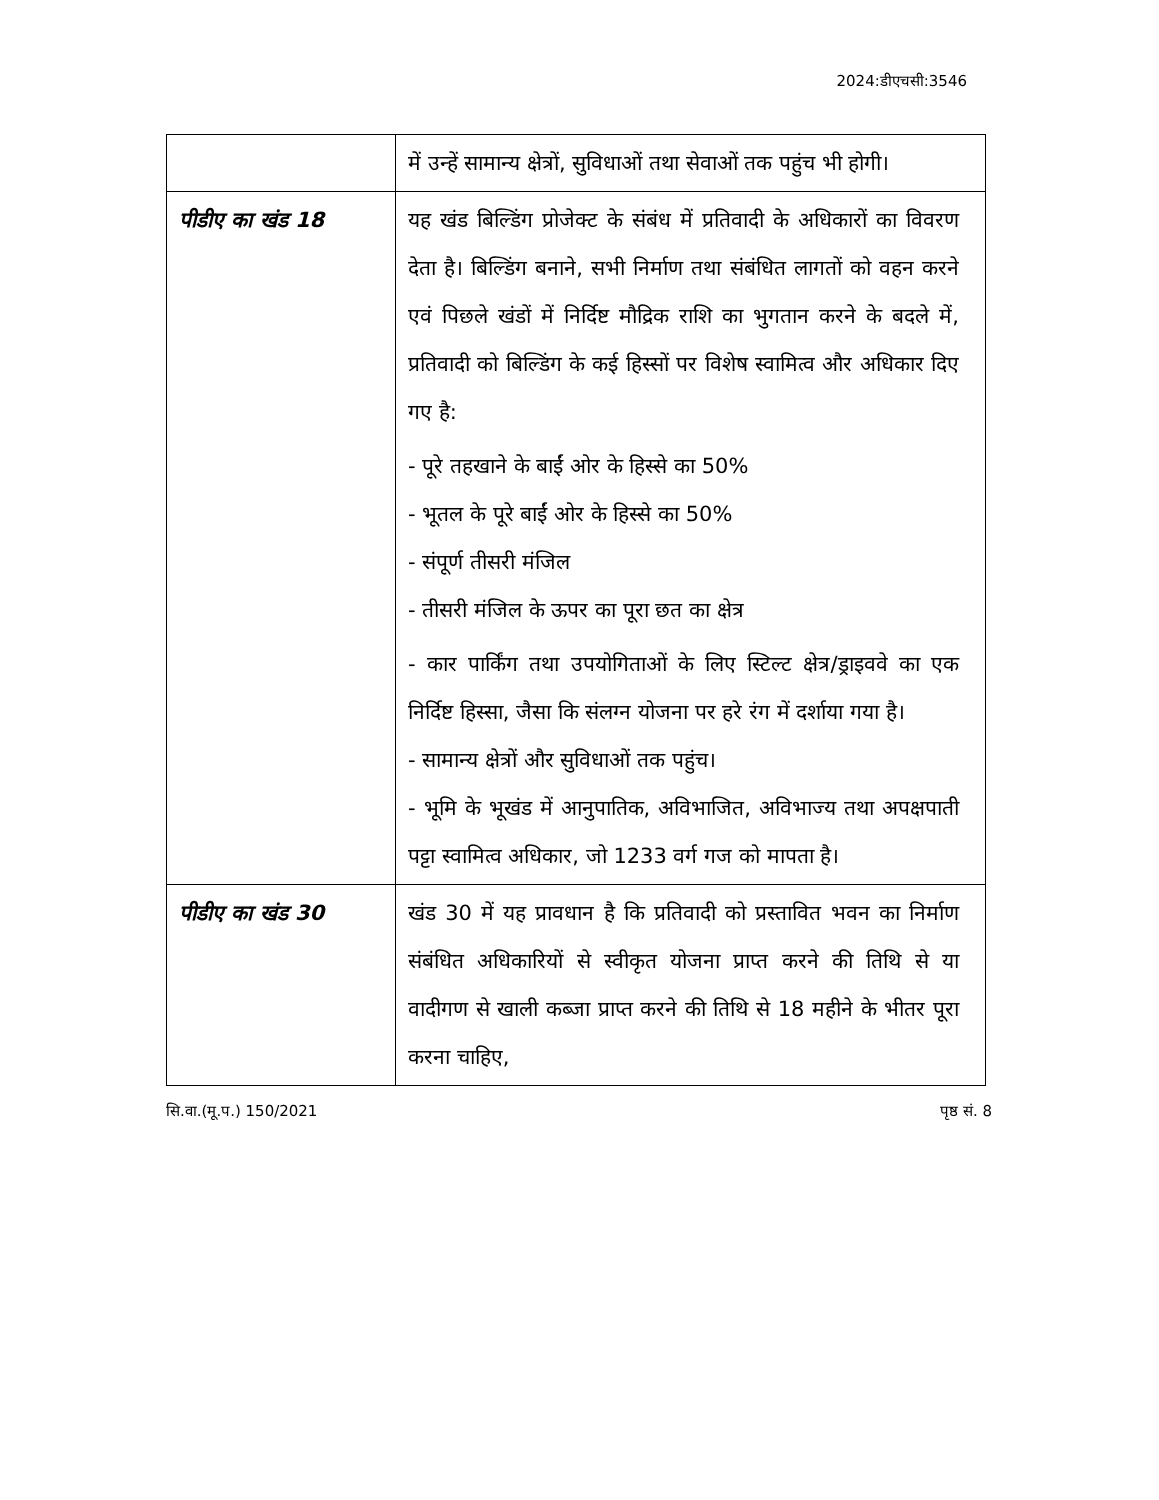2024:डीएचसी:3546
| | में उन्हें सामान्य क्षेत्रों, सुविधाओं तथा सेवाओं तक पहुंच भी होगी। |
| पीडीए का खंड 18 | यह खंड बिल्डिंग प्रोजेक्ट के संबंध में प्रतिवादी के अधिकारों का विवरण देता है। बिल्डिंग बनाने, सभी निर्माण तथा संबंधित लागतों को वहन करने एवं पिछले खंडों में निर्दिष्ट मौद्रिक राशि का भुगतान करने के बदले में, प्रतिवादी को बिल्डिंग के कई हिस्सों पर विशेष स्वामित्व और अधिकार दिए गए है: - पूरे तहखाने के बाईं ओर के हिस्से का 50% - भूतल के पूरे बाईं ओर के हिस्से का 50% - संपूर्ण तीसरी मंजिल - तीसरी मंजिल के ऊपर का पूरा छत का क्षेत्र - कार पार्किंग तथा उपयोगिताओं के लिए स्टिल्ट क्षेत्र/ड्राइववे का एक निर्दिष्ट हिस्सा, जैसा कि संलग्न योजना पर हरे रंग में दर्शाया गया है। - सामान्य क्षेत्रों और सुविधाओं तक पहुंच। - भूमि के भूखंड में आनुपातिक, अविभाजित, अविभाज्य तथा अपक्षपाती पट्टा स्वामित्व अधिकार, जो 1233 वर्ग गज को मापता है। |
| पीडीए का खंड 30 | खंड 30 में यह प्रावधान है कि प्रतिवादी को प्रस्तावित भवन का निर्माण संबंधित अधिकारियों से स्वीकृत योजना प्राप्त करने की तिथि से या वादीगण से खाली कब्जा प्राप्त करने की तिथि से 18 महीने के भीतर पूरा करना चाहिए, |
सि.वा.(मू.प.) 150/2021 पृष्ठ सं. 8